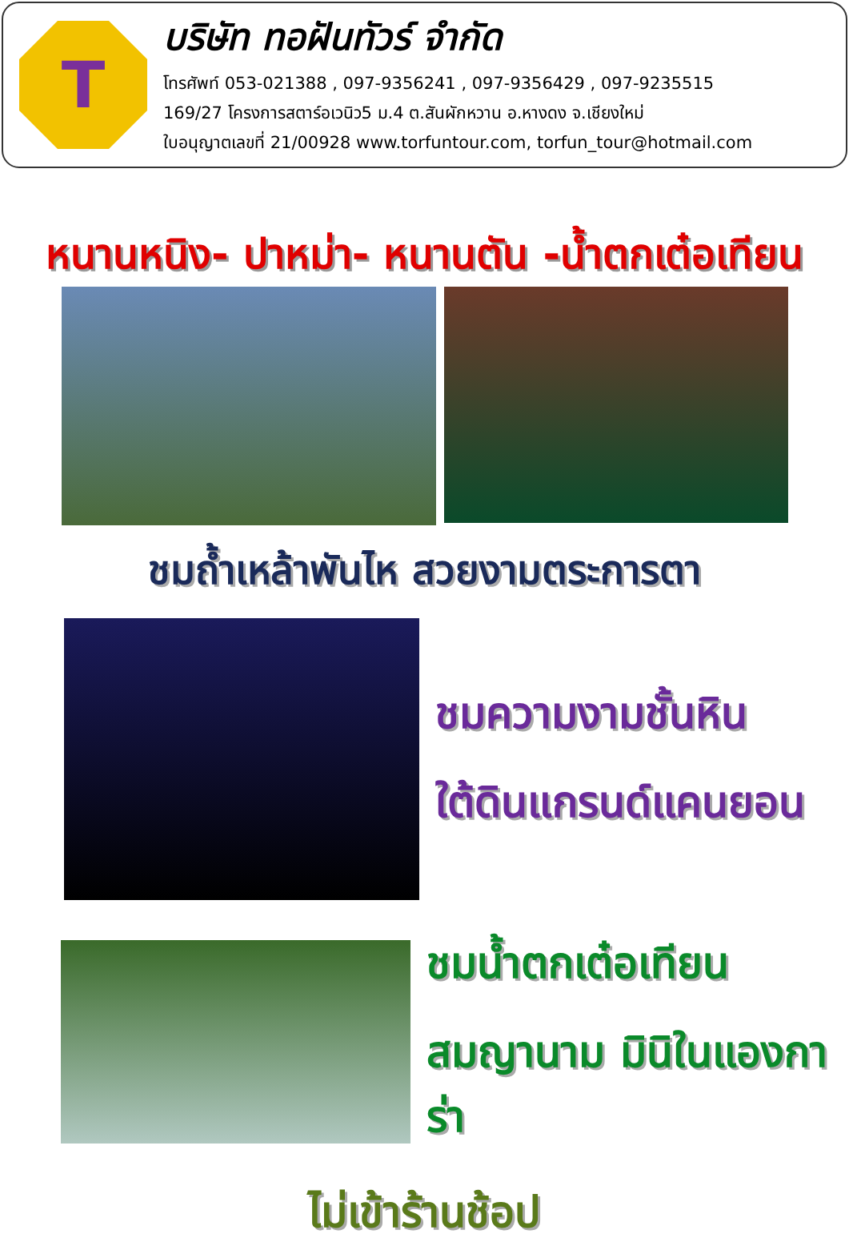T
บริษัท ทอฝันทัวร์ จำกัด
โทรศัพท์ 053-021388 , 097-9356241 , 097-9356429 , 097-9235515
169/27 โครงการสตาร์อเวนิว5 ม.4 ต.สันผักหวาน อ.หางดง จ.เชียงใหม่
ใบอนุญาตเลขที่ 21/00928 www.torfuntour.com, torfun_tour@hotmail.com
หนานหนิง- ปาหม่า- หนานตัน -น้ำตกเต๋อเทียน
ชมถ้ำเหล้าพันไห สวยงามตระการตา
ชมความงามชั้นหิน
ใต้ดินแกรนด์แคนยอน
ชมน้ำตกเต๋อเทียน
สมญานาม มินิในแองการ่า
ไม่เข้าร้านช้อป